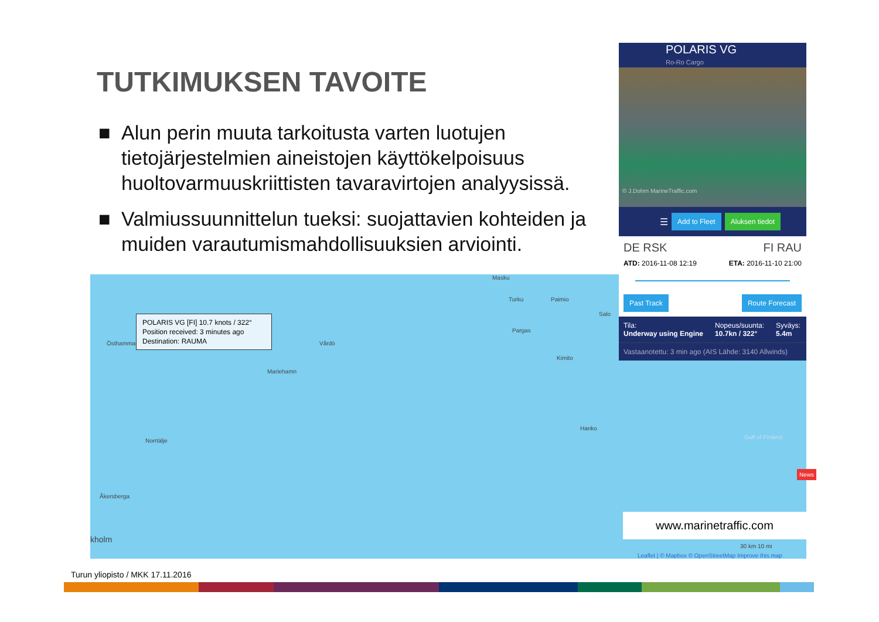TUTKIMUKSEN TAVOITE
■ Alun perin muuta tarkoitusta varten luotujen tietojärjestelmien aineistojen käyttökelpoisuus huoltovarmuuskriittisten tavaravirtojen analyysissä.
■ Valmiussuunnittelun tueksi: suojattavien kohteiden ja muiden varautumismahdollisuuksien arviointi.
Masku
Turku Paimio
Salo
Pargas
Östhammar Vårdö
Kimito
Mariehamn
Hanko
Norrtälje
Åkersberga
kholm
Gulf of Finland
POLARIS VG [FI] 10.7 knots / 322°
Position received: 3 minutes ago
Destination: RAUMA
POLARIS VG
Ro-Ro Cargo
© J.Dohrn MarineTraffic.com
☰ Add to Fleet Aluksen tiedot
DE RSK FI RAU
ATD: 2016-11-08 12:19 ETA: 2016-11-10 21:00
Past Track Route Forecast
Tila:
Underway using Engine
Nopeus/suunta:
10.7kn / 322°
Syväys:
5.4m
Vastaanotettu: 3 min ago (AIS Lähde: 3140 Allwinds)
www.marinetraffic.com
30 km 10 mi
Leaflet | © Mapbox © OpenStreetMap Improve this map
News
Turun yliopisto / MKK 17.11.2016